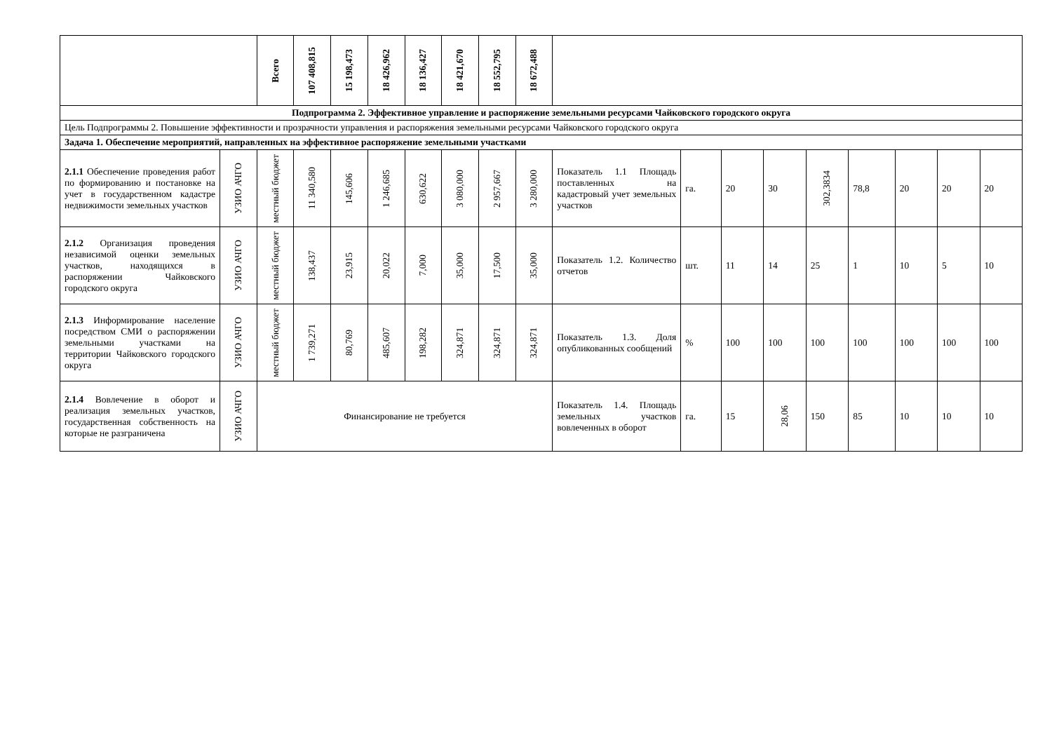| | | Всего | 107 408,815 | 15 198,473 | 18 426,962 | 18 136,427 | 18 421,670 | 18 552,795 | 18 672,488 | | | | | | | | | |
| Подпрограмма 2. Эффективное управление и распоряжение земельными ресурсами Чайковского городского округа | | | | | | | | | | | | | | | | | | |
| Цель Подпрограммы 2. Повышение эффективности и прозрачности управления и распоряжения земельными ресурсами Чайковского городского округа | | | | | | | | | | | | | | | | | | |
| Задача 1. Обеспечение мероприятий, направленных на эффективное распоряжение земельными участками | | | | | | | | | | | | | | | | | | |
| 2.1.1 Обеспечение проведения работ по формированию и постановке на учет в государственном кадастре недвижимости земельных участков | УЗИО АЧГО | местный бюджет | 11 340,580 | 145,606 | 1 246,685 | 630,622 | 3 080,000 | 2 957,667 | 3 280,000 | Показатель 1.1 Площадь поставленных на кадастровый учет земельных участков | га. | 20 | 30 | 302,3834 | 78,8 | 20 | 20 | 20 |
| 2.1.2 Организация проведения независимой оценки земельных участков, находящихся в распоряжении Чайковского городского округа | УЗИО АЧГО | местный бюджет | 138,437 | 23,915 | 20,022 | 7,000 | 35,000 | 17,500 | 35,000 | Показатель 1.2. Количество отчетов | шт. | 11 | 14 | 25 | 1 | 10 | 5 | 10 |
| 2.1.3 Информирование население посредством СМИ о распоряжении земельными участками на территории Чайковского городского округа | УЗИО АЧГО | местный бюджет | 1 739,271 | 80,769 | 485,607 | 198,282 | 324,871 | 324,871 | 324,871 | Показатель 1.3. Доля опубликованных сообщений | % | 100 | 100 | 100 | 100 | 100 | 100 | 100 |
| 2.1.4 Вовлечение в оборот и реализация земельных участков, государственная собственность на которые не разграничена | УЗИО АЧГО | Финансирование не требуется | | | | | | | | Показатель 1.4. Площадь земельных участков вовлеченных в оборот | га. | 15 | 28,06 | 150 | 85 | 10 | 10 | 10 |